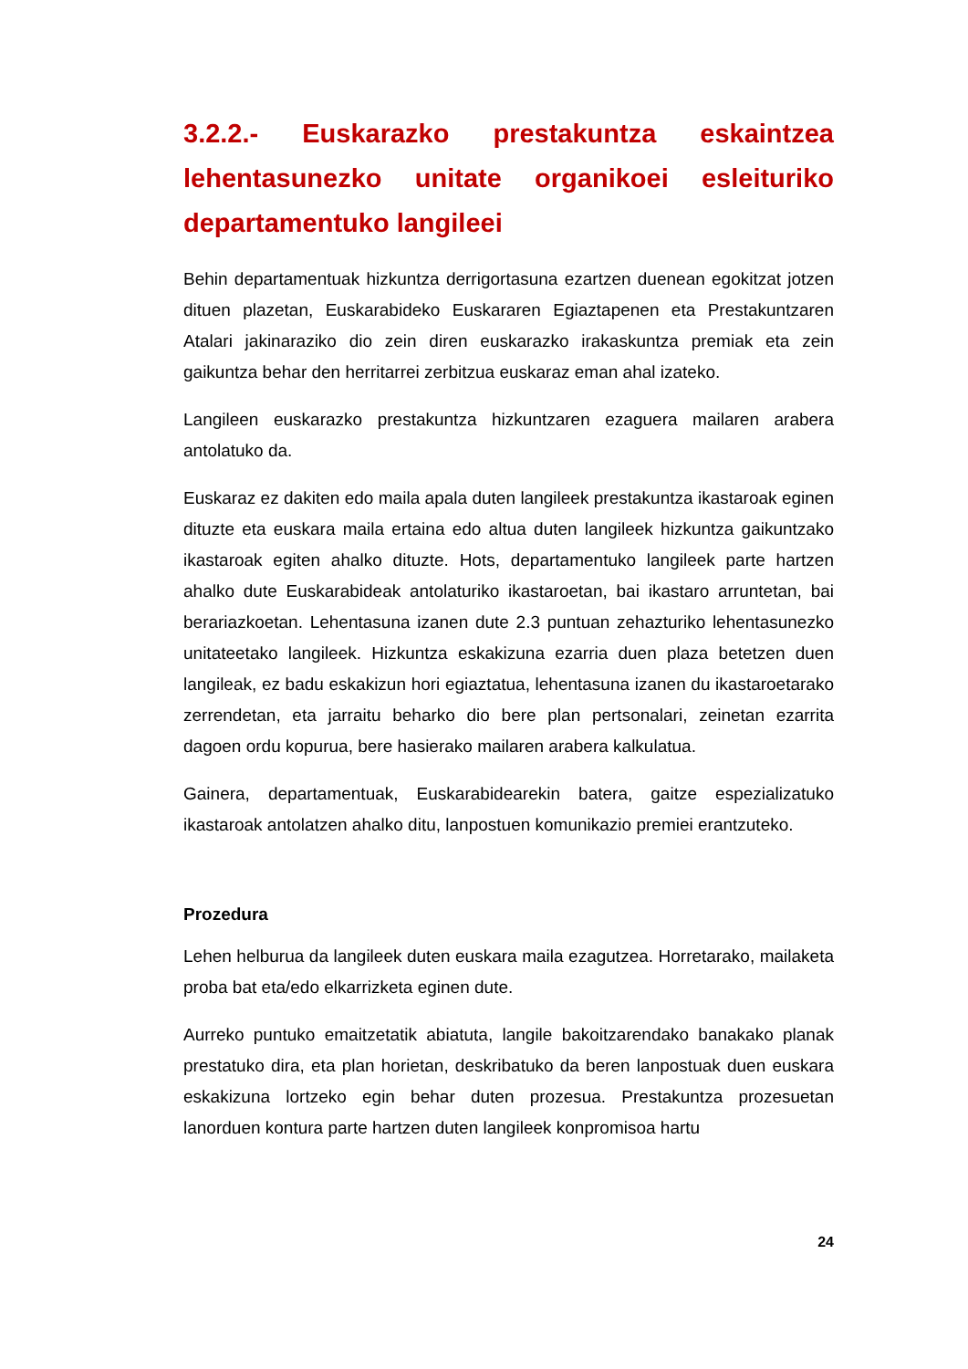3.2.2.- Euskarazko prestakuntza eskaintzea lehentasunezko unitate organikoei esleituriko departamentuko langileei
Behin departamentuak hizkuntza derrigortasuna ezartzen duenean egokitzat jotzen dituen plazetan, Euskarabideko Euskararen Egiaztapenen eta Prestakuntzaren Atalari jakinaraziko dio zein diren euskarazko irakaskuntza premiak eta zein gaikuntza behar den herritarrei zerbitzua euskaraz eman ahal izateko.
Langileen euskarazko prestakuntza hizkuntzaren ezaguera mailaren arabera antolatuko da.
Euskaraz ez dakiten edo maila apala duten langileek prestakuntza ikastaroak eginen dituzte eta euskara maila ertaina edo altua duten langileek hizkuntza gaikuntzako ikastaroak egiten ahalko dituzte. Hots, departamentuko langileek parte hartzen ahalko dute Euskarabideak antolaturiko ikastaroetan, bai ikastaro arruntetan, bai berariazkoetan. Lehentasuna izanen dute 2.3 puntuan zehazturiko lehentasunezko unitateetako langileek. Hizkuntza eskakizuna ezarria duen plaza betetzen duen langileak, ez badu eskakizun hori egiaztatua, lehentasuna izanen du ikastaroetarako zerrendetan, eta jarraitu beharko dio bere plan pertsonalari, zeinetan ezarrita dagoen ordu kopurua, bere hasierako mailaren arabera kalkulatua.
Gainera, departamentuak, Euskarabidearekin batera, gaitze espezializatuko ikastaroak antolatzen ahalko ditu, lanpostuen komunikazio premiei erantzuteko.
Prozedura
Lehen helburua da langileek duten euskara maila ezagutzea. Horretarako, mailaketa proba bat eta/edo elkarrizketa eginen dute.
Aurreko puntuko emaitzetatik abiatuta, langile bakoitzarendako banakako planak prestatuko dira, eta plan horietan, deskribatuko da beren lanpostuak duen euskara eskakizuna lortzeko egin behar duten prozesua. Prestakuntza prozesuetan lanorduen kontura parte hartzen duten langileek konpromisoa hartu
24